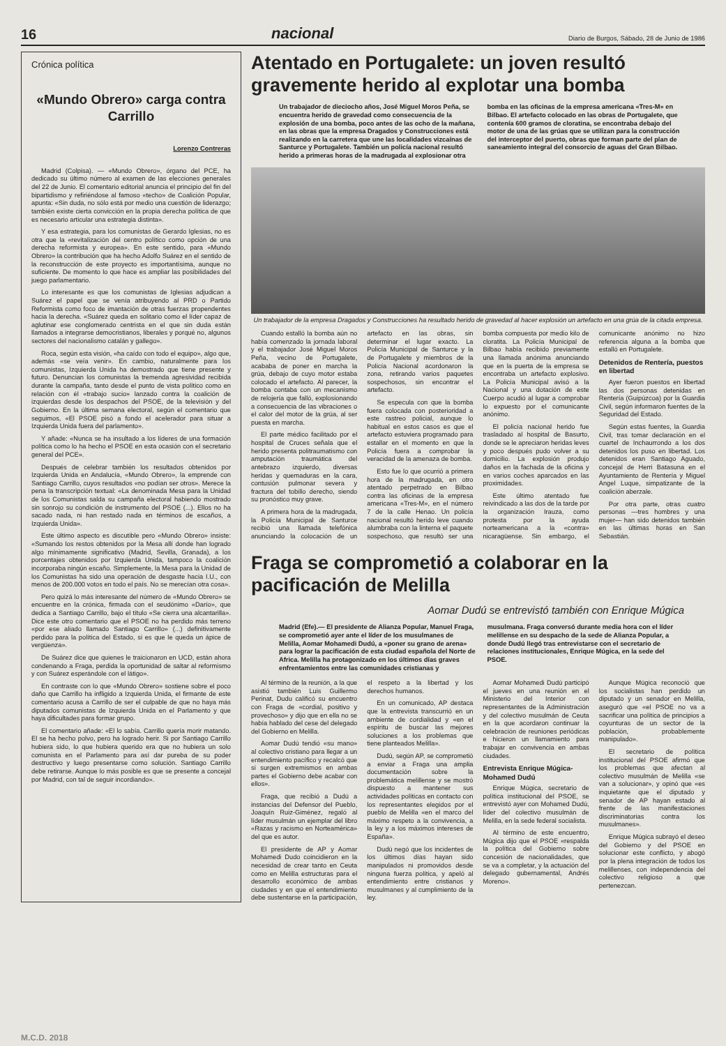16 nacional Diario de Burgos, Sábado, 28 de Junio de 1986
Crónica política
«Mundo Obrero» carga contra Carrillo
Lorenzo Contreras
Madrid (Colpisa). — «Mundo Obrero», órgano del PCE, ha dedicado su último número al examen de las elecciones generales del 22 de Junio. El comentario editorial anuncia el principio del fin del bipartidismo y refiriéndose al famoso «techo» de Coalición Popular, apunta: «Sin duda, no sólo está por medio una cuestión de liderazgo; también existe cierta convicción en la propia derecha política de que es necesario articular una estrategia distinta».
Y esa estrategia, para los comunistas de Gerardo Iglesias, no es otra que la «revitalización del centro político como opción de una derecha reformista y europea». En este sentido, para «Mundo Obrero» la contribución que ha hecho Adolfo Suárez en el sentido de la reconstrucción de este proyecto es importantísima, aunque no suficiente. De momento lo que hace es ampliar las posibilidades del juego parlamentario.
Lo interesante es que los comunistas de Iglesias adjudican a Suárez el papel que se venía atribuyendo al PRD o Partido Reformista como foco de imantación de otras fuerzas propendentes hacia la derecha. «Suárez queda en solitario como el líder capaz de aglutinar ese conglomerado centrista en el que sin duda están llamados a integrarse democristianos, liberales y porqué no, algunos sectores del nacionalismo catalán y gallego».
Roca, según esta visión, «ha caído con todo el equipo», algo que, además «se veía venir». En cambio, naturalmente para los comunistas, Izquierda Unida ha demostrado que tiene presente y futuro. Denuncian los comunistas la tremenda agresividad recibida durante la campaña, tanto desde el punto de vista político como en relación con él «trabajo sucio» lanzado contra la coalición de izquierdas desde los despachos del PSOE, de la televisión y del Gobierno. En la última semana electoral, según el comentario que seguimos, «El PSOE pisó a fondo el acelerador para situar a Izquierda Unida fuera del parlamento».
Y añade: «Nunca se ha insultado a los líderes de una formación política como lo ha hecho el PSOE en esta ocasión con el secretario general del PCE».
Después de celebrar también los resultados obtenidos por Izquierda Unida en Andalucía, «Mundo Obrero», la emprende con Santiago Carrillo, cuyos resultados «no podían ser otros». Merece la pena la transcripción textual: «La denominada Mesa para la Unidad de los Comunistas salda su campaña electoral habiendo mostrado sin sonrojo su condición de instrumento del PSOE (...). Ellos no ha sacado nada, ni han restado nada en términos de escaños, a Izquierda Unida».
Este último aspecto es discutible pero «Mundo Obrero» insiste: «Sumando los restos obtenidos por la Mesa allí donde han logrado algo mínimamente significativo (Madrid, Sevilla, Granada), a los porcentajes obtenidos por Izquierda Unida, tampoco la coalición incorporaba ningún escaño. Simplemente, la Mesa para la Unidad de los Comunistas ha sido una operación de desgaste hacia I.U., con menos de 200.000 votos en todo el país. No se merecían otra cosa».
Pero quizá lo más interesante del número de «Mundo Obrero» se encuentre en la crónica, firmada con el seudónimo «Darío», que dedica a Santiago Carrillo, bajo el título «Se cierra una alcantarilla». Dice este otro comentario que el PSOE no ha perdido más terreno «por ese aliado llamado Santiago Carrillo» (...) definitivamente perdido para la política del Estado, si es que le queda un ápice de vergüenza».
De Suárez dice que quienes le traicionaron en UCD, están ahora condenando a Fraga, perdida la oportunidad de saltar al reformismo y con Suárez esperándole con el látigo».
En contraste con lo que «Mundo Obrero» sostiene sobre el poco daño que Carrillo ha infligido a Izquierda Unida, el firmante de este comentario acusa a Carrillo de ser el culpable de que no haya más diputados comunistas de Izquierda Unida en el Parlamento y que haya dificultades para formar grupo.
El comentario añade: «El lo sabía. Carrillo quería morir matando. El se ha hecho polvo, pero ha logrado herir. Si por Santiago Carrillo hubiera sido, lo que hubiera querido era que no hubiera un solo comunista en el Parlamento para así dar pureba de su poder destructivo y luego presentarse como solución. Santiago Carrillo debe retirarse. Aunque lo más posible es que se presente a concejal por Madrid, con tal de seguir incordiando».
Atentado en Portugalete: un joven resultó gravemente herido al explotar una bomba
Un trabajador de dieciocho años, José Miguel Moros Peña, se encuentra herido de gravedad como consecuencia de la explosión de una bomba, poco antes de las ocho de la mañana, en las obras que la empresa Dragados y Construcciones está realizando en la carretera que une las localidades vizcaínas de Santurce y Portugalete. También un policía nacional resultó herido a primeras horas de la madrugada al explosionar otra bomba en las oficinas de la empresa americana «Tres-M» en Bilbao. El artefacto colocado en las obras de Portugalete, que contenía 600 gramos de cloratina, se encontraba debajo del motor de una de las grúas que se utilizan para la construcción del interceptor del puerto, obras que forman parte del plan de saneamiento integral del consorcio de aguas del Gran Bilbao.
Un trabajador de la empresa Dragados y Construcciones ha resultado herido de gravedad al hacer explosión un artefacto en una grúa de la citada empresa.
Cuando estalló la bomba aún no había comenzado la jornada laboral y el trabajador José Miguel Moros Peña, vecino de Portugalete, acababa de poner en marcha la grúa, debajo de cuyo motor estaba colocado el artefacto. Al parecer, la bomba contaba con un mecanismo de relojería que falló, explosionando a consecuencia de las vibraciones o el calor del motor de la grúa, al ser puesta en marcha.
El parte médico facilitado por el hospital de Cruces señala que el herido presenta politraumatismo con amputación traumática del antebrazo izquierdo, diversas heridas y quemaduras en la cara, contusión pulmonar severa y fractura del tobillo derecho, siendo su pronóstico muy grave.
A primera hora de la madrugada, la Policía Municipal de Santurce recibió una llamada telefónica anunciando la colocación de un artefacto en las obras, sin determinar el lugar exacto. La Policía Municipal de Santurce y la de Portugalete y miembros de la Policía Nacional acordonaron la zona, retirando varios paquetes sospechosos, sin encontrar el artefacto.
Se especula con que la bomba fuera colocada con posterioridad a este rastreo policial, aunque lo habitual en estos casos es que el artefacto estuviera programado para estallar en el momento en que la Policía fuera a comprobar la veracidad de la amenaza de bomba.
Esto fue lo que ocurrió a primera hora de la madrugada, en otro atentado perpetrado en Bilbao contra las oficinas de la empresa americana «Tres-M», en el número 7 de la calle Henao. Un policía nacional resultó herido leve cuando alumbraba con la linterna el paquete sospechoso, que resultó ser una bomba compuesta por medio kilo de cloratita. La Policía Municipal de Bilbao había recibido previamente una llamada anónima anunciando que en la puerta de la empresa se encontraba un artefacto explosivo. La Policía Municipal avisó a la Nacional y una dotación de este Cuerpo acudió al lugar a comprobar lo expuesto por el comunicante anónimo.
El policía nacional herido fue trasladado al hospital de Basurto, donde se le apreciaron heridas leves y poco después pudo volver a su domicilio. La explosión produjo daños en la fachada de la oficina y en varios coches aparcados en las proximidades.
Este último atentado fue reivindicado a las dos de la tarde por la organización Irauza, como protesta por la ayuda norteamericana a la «contra» nicaragüense. Sin embargo, el comunicante anónimo no hizo referencia alguna a la bomba que estalló en Portugalete.
Detenidos de Rentería, puestos en libertad
Ayer fueron puestos en libertad las dos personas detenidas en Rentería (Guipúzcoa) por la Guardia Civil, según informaron fuentes de la Seguridad del Estado.
Según estas fuentes, la Guardia Civil, tras tomar declaración en el cuartel de Inchaurrondo a los dos detenidos los puso en libertad. Los detenidos eran Santiago Aguado, concejal de Herri Batasuna en el Ayuntamiento de Rentería y Miguel Angel Luque, simpatizante de la coalición aberzale.
Por otra parte, otras cuatro personas —tres hombres y una mujer— han sido detenidos también en las últimas horas en San Sebastián.
Fraga se comprometió a colaborar en la pacificación de Melilla
Aomar Dudú se entrevistó también con Enrique Múgica
Madrid (Efe).— El presidente de Alianza Popular, Manuel Fraga, se comprometió ayer ante el líder de los musulmanes de Melilla, Aomar Mohamedi Dudú, a «poner su grano de arena» para lograr la pacificación de esta ciudad española del Norte de Africa. Melilla ha protagonizado en los últimos días graves enfrentamientos entre las comunidades cristianas y musulmana. Fraga conversó durante media hora con el líder melillense en su despacho de la sede de Alianza Popular, a donde Dudú llegó tras entrevistarse con el secretario de relaciones institucionales, Enrique Múgica, en la sede del PSOE.
Al término de la reunión, a la que asistió también Luis Guillermo Perinat, Dudu calificó su encuentro con Fraga de «cordial, positivo y provechoso» y dijo que en ella no se había hablado del cese del delegado del Gobierno en Melilla.
Aomar Dudú tendió «su mano» al colectivo cristiano para llegar a un entendimiento pacífico y recalcó que si surgen extremismos en ambas partes el Gobierno debe acabar con ellos».
Fraga, que recibió a Dudú a instancias del Defensor del Pueblo, Joaquín Ruiz-Giménez, regaló al líder musulmán un ejemplar del libro «Razas y racismo en Norteamérica» del que es autor.
El presidente de AP y Aomar Mohamedi Dudo coincidieron en la necesidad de crear tanto en Ceuta como en Melilla estructuras para el desarrollo económico de ambas ciudades y en que el entendimiento debe sustentarse en la participación, el respeto a la libertad y los derechos humanos.
En un comunicado, AP destaca que la entrevista transcurrió en un ambiente de cordialidad y «en el espíritu de buscar las mejores soluciones a los problemas que tiene planteados Melilla».
Dudú, según AP, se comprometió a enviar a Fraga una amplia documentación sobre la problemática melillense y se mostró dispuesto a mantener sus actividades políticas en contacto con los representantes elegidos por el pueblo de Melilla «en el marco del máximo respeto a la convivencia, a la ley y a los máximos intereses de España».
Dudú negó que los incidentes de los últimos días hayan sido manipulados ni promovidos desde ninguna fuerza política, y apeló al entendimiento entre cristianos y musulmanes y al cumplimiento de la ley.
Aomar Mohamedi Dudú participó el jueves en una reunión en el Ministerio del Interior con representantes de la Administración y del colectivo musulmán de Ceuta en la que acordaron continuar la celebración de reuniones periódicas e hicieron un llamamiento para trabajar en convivencia en ambas ciudades.
Entrevista Enrique Múgica-Mohamed Dudú
Enrique Múgica, secretario de política institucional del PSOE, se entrevistó ayer con Mohamed Dudú, líder del colectivo musulmán de Melilla, en la sede federal socialista.
Al término de este encuentro, Múgica dijo que el PSOE «respalda la política del Gobierno sobre concesión de nacionalidades, que se va a completar, y la actuación del delegado gubernamental, Andrés Moreno».
Aunque Múgica reconoció que los socialistas han perdido un diputado y un senador en Melilla, aseguró que «el PSOE no va a sacrificar una política de principios a coyunturas de un sector de la población, probablemente manipulado».
El secretario de política institucional del PSOE afirmó que los problemas que afectan al colectivo musulmán de Melilla «se van a solucionar», y opinó que «es inquietante que el diputado y senador de AP hayan estado al frente de las manifestaciones discriminatorias contra los musulmanes».
Enrique Múgica subrayó el deseo del Gobierno y del PSOE en solucionar este conflicto, y abogó por la plena integración de todos los melillenses, con independencia del colectivo religioso a que pertenezcan.
M.C.D. 2018